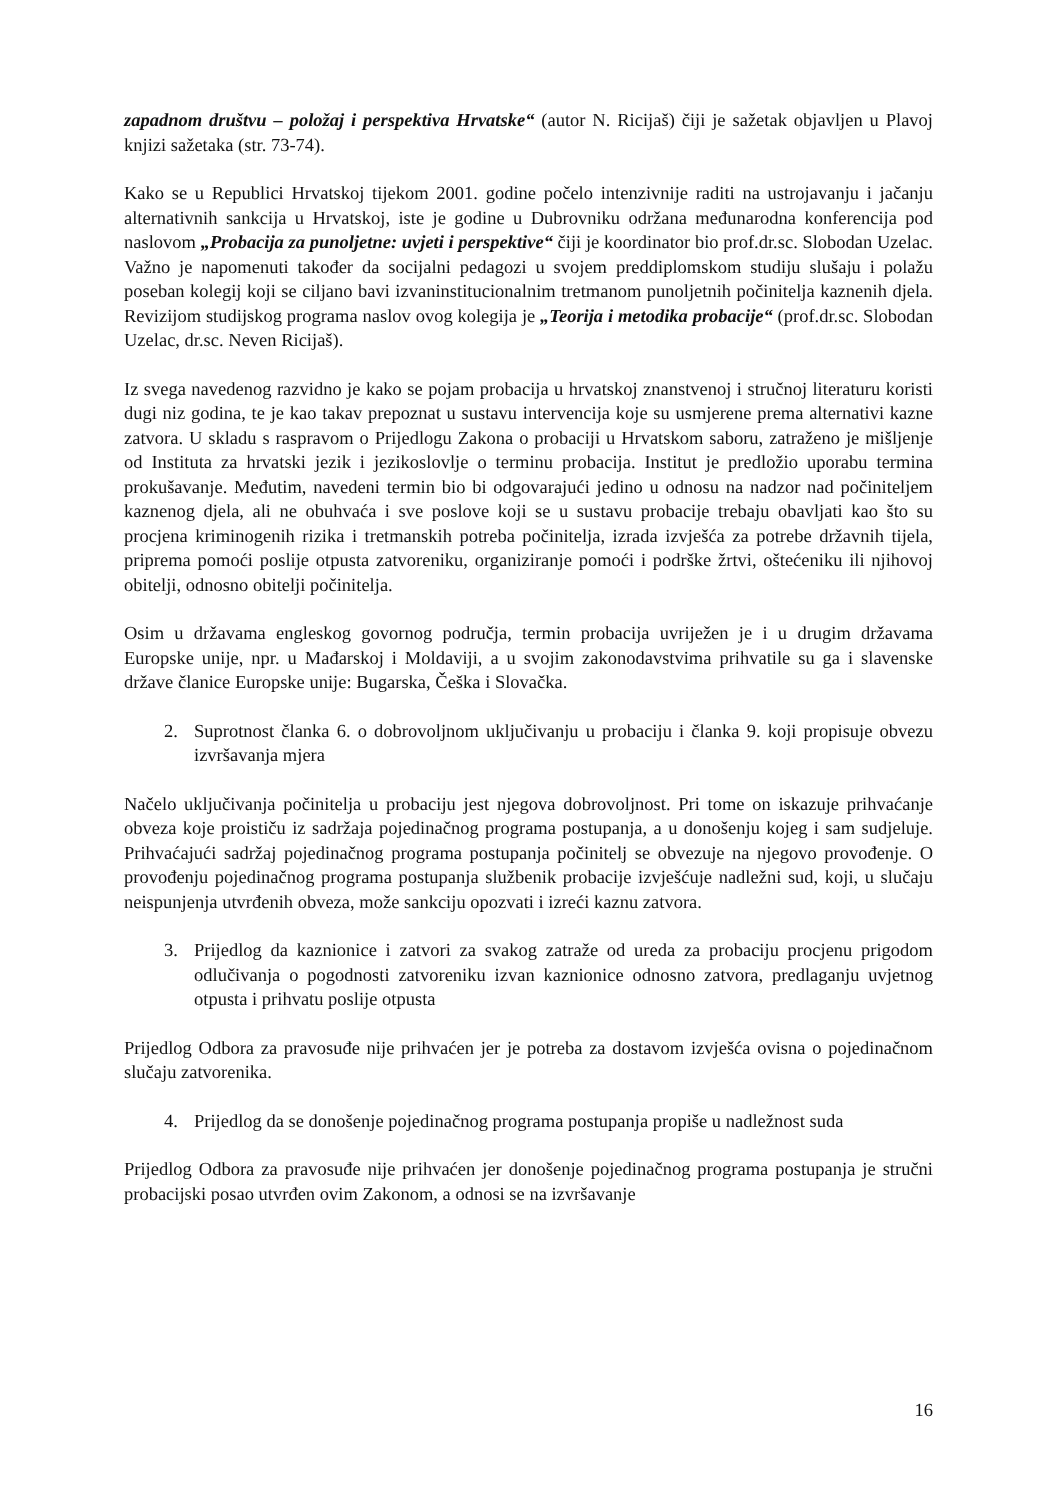zapadnom društvu – položaj i perspektiva Hrvatske“ (autor N. Ricijaš) čiji je sažetak objavljen u Plavoj knjizi sažetaka (str. 73-74).
Kako se u Republici Hrvatskoj tijekom 2001. godine počelo intenzivnije raditi na ustrojavanju i jačanju alternativnih sankcija u Hrvatskoj, iste je godine u Dubrovniku održana međunarodna konferencija pod naslovom „Probacija za punoljetne: uvjeti i perspektive“ čiji je koordinator bio prof.dr.sc. Slobodan Uzelac. Važno je napomenuti također da socijalni pedagozi u svojem preddiplomskom studiju slušaju i polažu poseban kolegij koji se ciljano bavi izvaninstitucionalnim tretmanom punoljetnih počinitelja kaznenih djela. Revizijom studijskog programa naslov ovog kolegija je „Teorija i metodika probacije“ (prof.dr.sc. Slobodan Uzelac, dr.sc. Neven Ricijaš).
Iz svega navedenog razvidno je kako se pojam probacija u hrvatskoj znanstvenoj i stručnoj literaturu koristi dugi niz godina, te je kao takav prepoznat u sustavu intervencija koje su usmjerene prema alternativi kazne zatvora. U skladu s raspravom o Prijedlogu Zakona o probaciji u Hrvatskom saboru, zatraženo je mišljenje od Instituta za hrvatski jezik i jezikoslovlje o terminu probacija. Institut je predložio uporabu termina prokušavanje. Međutim, navedeni termin bio bi odgovarajući jedino u odnosu na nadzor nad počiniteljem kaznenog djela, ali ne obuhvaća i sve poslove koji se u sustavu probacije trebaju obavljati kao što su procjena kriminogenih rizika i tretmanskih potreba počinitelja, izrada izvješća za potrebe državnih tijela, priprema pomoći poslije otpusta zatvoreniku, organiziranje pomoći i podrške žrtvi, oštećeniku ili njihovoj obitelji, odnosno obitelji počinitelja.
Osim u državama engleskog govornog područja, termin probacija uvriježen je i u drugim državama Europske unije, npr. u Mađarskoj i Moldaviji, a u svojim zakonodavstvima prihvatile su ga i slavenske države članice Europske unije: Bugarska, Češka i Slovačka.
2. Suprotnost članka 6. o dobrovoljnom uključivanju u probaciju i članka 9. koji propisuje obvezu izvršavanja mjera
Načelo uključivanja počinitelja u probaciju jest njegova dobrovoljnost. Pri tome on iskazuje prihvaćanje obveza koje proističu iz sadržaja pojedinačnog programa postupanja, a u donošenju kojeg i sam sudjeluje. Prihvaćajući sadržaj pojedinačnog programa postupanja počinitelj se obvezuje na njegovo provođenje. O provođenju pojedinačnog programa postupanja službenik probacije izvješćuje nadležni sud, koji, u slučaju neispunjenja utvrđenih obveza, može sankciju opozvati i izreći kaznu zatvora.
3. Prijedlog da kaznionice i zatvori za svakog zatraže od ureda za probaciju procjenu prigodom odlučivanja o pogodnosti zatvoreniku izvan kaznionice odnosno zatvora, predlaganju uvjetnog otpusta i prihvatu poslije otpusta
Prijedlog Odbora za pravosuđe nije prihvaćen jer je potreba za dostavom izvješća ovisna o pojedinačnom slučaju zatvorenika.
4. Prijedlog da se donošenje pojedinačnog programa postupanja propiše u nadležnost suda
Prijedlog Odbora za pravosuđe nije prihvaćen jer donošenje pojedinačnog programa postupanja je stručni probacijski posao utvrđen ovim Zakonom, a odnosi se na izvršavanje
16